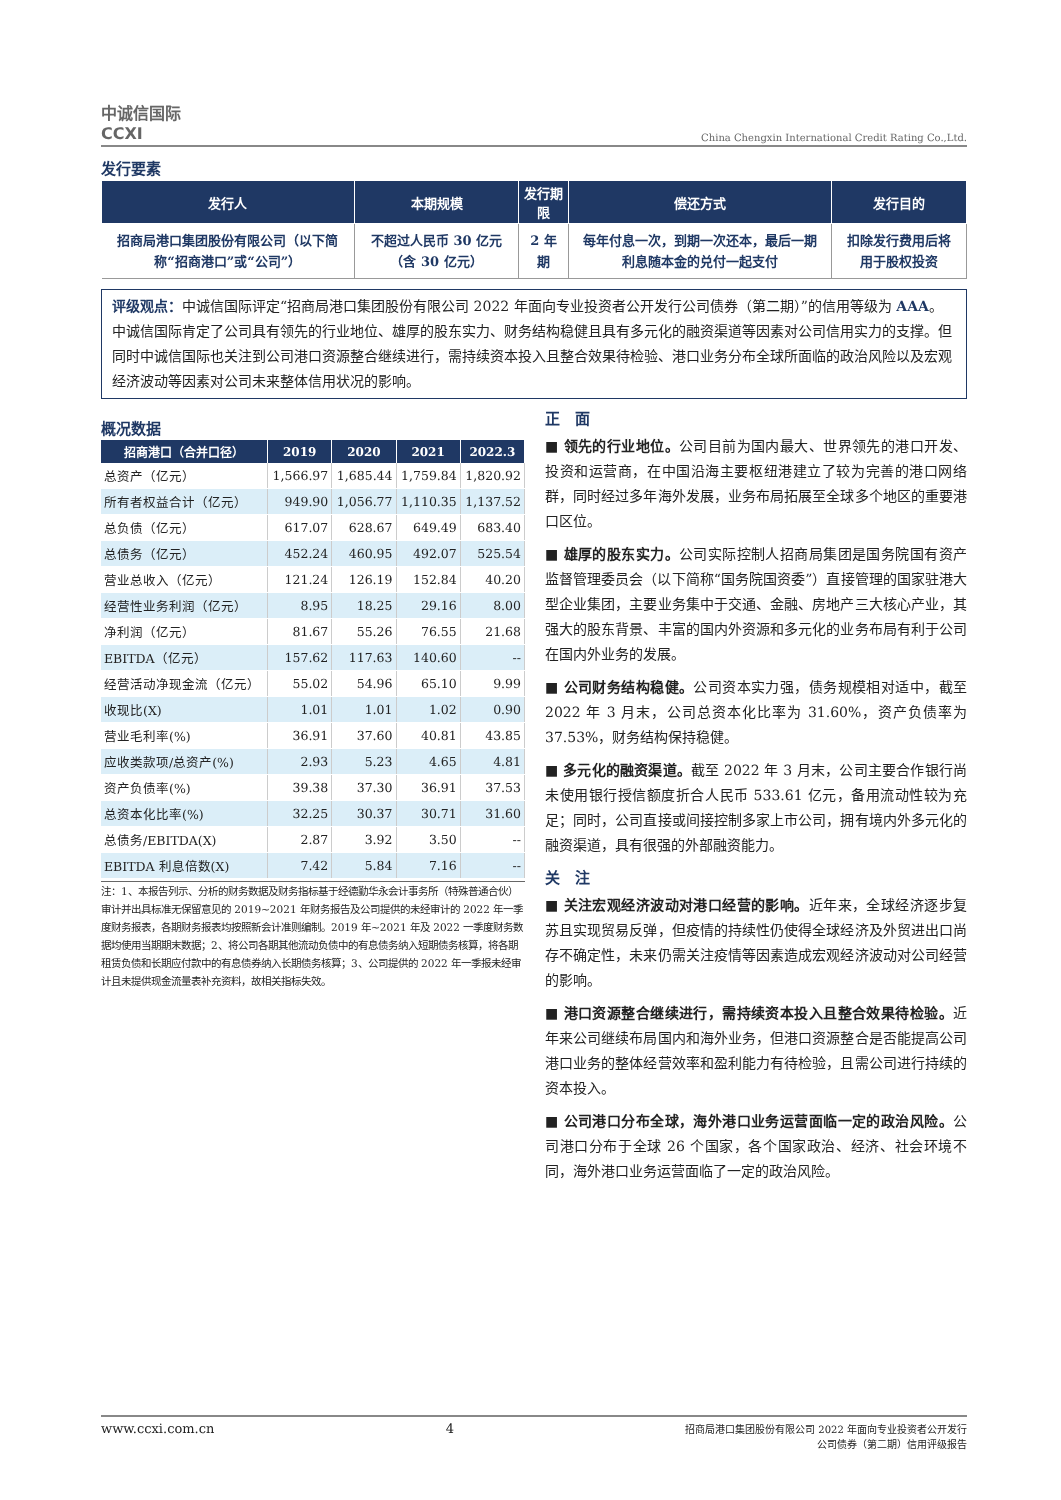中诚信国际
CCXI
China Chengxin International Credit Rating Co.,Ltd.
发行要素
| 发行人 | 本期规模 | 发行期限 | 偿还方式 | 发行目的 |
| --- | --- | --- | --- | --- |
| 招商局港口集团股份有限公司（以下简称“招商港口”或“公司”） | 不超过人民币 30 亿元（含 30 亿元） | 2 年期 | 每年付息一次，到期一次还本，最后一期利息随本金的兑付一起支付 | 扣除发行费用后将用于股权投资 |
评级观点：中诚信国际评定“招商局港口集团股份有限公司 2022 年面向专业投资者公开发行公司债券（第二期）”的信用等级为 AAA。中诚信国际肯定了公司具有领先的行业地位、雄厚的股东实力、财务结构稳健且具有多元化的融资渠道等因素对公司信用实力的支撑。但同时中诚信国际也关注到公司港口资源整合继续进行，需持续资本投入且整合效果待检验、港口业务分布全球所面临的政治风险以及宏观经济波动等因素对公司未来整体信用状况的影响。
概况数据
| 招商港口（合并口径） | 2019 | 2020 | 2021 | 2022.3 |
| --- | --- | --- | --- | --- |
| 总资产（亿元） | 1,566.97 | 1,685.44 | 1,759.84 | 1,820.92 |
| 所有者权益合计（亿元） | 949.90 | 1,056.77 | 1,110.35 | 1,137.52 |
| 总负债（亿元） | 617.07 | 628.67 | 649.49 | 683.40 |
| 总债务（亿元） | 452.24 | 460.95 | 492.07 | 525.54 |
| 营业总收入（亿元） | 121.24 | 126.19 | 152.84 | 40.20 |
| 经营性业务利润（亿元） | 8.95 | 18.25 | 29.16 | 8.00 |
| 净利润（亿元） | 81.67 | 55.26 | 76.55 | 21.68 |
| EBITDA（亿元） | 157.62 | 117.63 | 140.60 | -- |
| 经营活动净现金流（亿元） | 55.02 | 54.96 | 65.10 | 9.99 |
| 收现比(X) | 1.01 | 1.01 | 1.02 | 0.90 |
| 营业毛利率(%) | 36.91 | 37.60 | 40.81 | 43.85 |
| 应收类款项/总资产(%) | 2.93 | 5.23 | 4.65 | 4.81 |
| 资产负债率(%) | 39.38 | 37.30 | 36.91 | 37.53 |
| 总资本化比率(%) | 32.25 | 30.37 | 30.71 | 31.60 |
| 总债务/EBITDA(X) | 2.87 | 3.92 | 3.50 | -- |
| EBITDA 利息倍数(X) | 7.42 | 5.84 | 7.16 | -- |
注：1、本报告列示、分析的财务数据及财务指标基于经德勤华永会计事务所（特殊普通合伙）审计并出具标准无保留意见的 2019~2021 年财务报告及公司提供的未经审计的 2022 年一季度财务报表，各期财务报表均按照新会计准则编制。2019 年~2021 年及 2022 一季度财务数据均使用当期期末数据；2、将公司各期其他流动负债中的有息债务纳入短期债务核算，将各期租赁负债和长期应付款中的有息债券纳入长期债务核算；3、公司提供的 2022 年一季报未经审计且未提供现金流量表补充资料，故相关指标失效。
正　面
■ 领先的行业地位。公司目前为国内最大、世界领先的港口开发、投资和运营商，在中国沿海主要枢纽港建立了较为完善的港口网络群，同时经过多年海外发展，业务布局拓展至全球多个地区的重要港口区位。
■ 雄厚的股东实力。公司实际控制人招商局集团是国务院国有资产监督管理委员会（以下简称“国务院国资委”）直接管理的国家驻港大型企业集团，主要业务集中于交通、金融、房地产三大核心产业，其强大的股东背景、丰富的国内外资源和多元化的业务布局有利于公司在国内外业务的发展。
■ 公司财务结构稳健。公司资本实力强，债务规模相对适中，截至 2022 年 3 月末，公司总资本化比率为 31.60%，资产负债率为 37.53%，财务结构保持稳健。
■ 多元化的融资渠道。截至 2022 年 3 月末，公司主要合作银行尚未使用银行授信额度折合人民币 533.61 亿元，备用流动性较为充足；同时，公司直接或间接控制多家上市公司，拥有境内外多元化的融资渠道，具有很强的外部融资能力。
关　注
■ 关注宏观经济波动对港口经营的影响。近年来，全球经济逐步复苏且实现贸易反弹，但疫情的持续性仍使得全球经济及外贸进出口尚存不确定性，未来仍需关注疫情等因素造成宏观经济波动对公司经营的影响。
■ 港口资源整合继续进行，需持续资本投入且整合效果待检验。近年来公司继续布局国内和海外业务，但港口资源整合是否能提高公司港口业务的整体经营效率和盈利能力有待检验，且需公司进行持续的资本投入。
■ 公司港口分布全球，海外港口业务运营面临一定的政治风险。公司港口分布于全球 26 个国家，各个国家政治、经济、社会环境不同，海外港口业务运营面临了一定的政治风险。
www.ccxi.com.cn 4 招商局港口集团股份有限公司 2022 年面向专业投资者公开发行
公司债券（第二期）信用评级报告